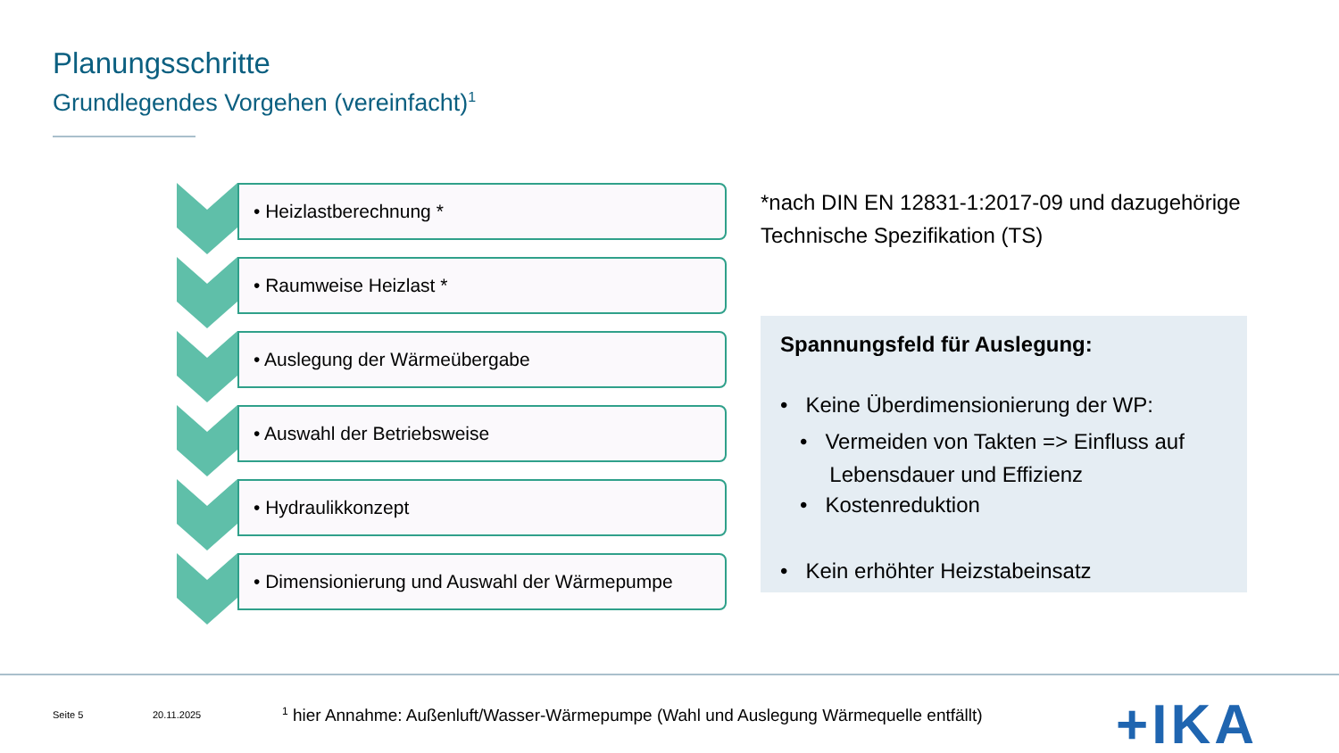Planungsschritte
Grundlegendes Vorgehen (vereinfacht)<sup>1</sup>
• Heizlastberechnung *
• Raumweise Heizlast *
• Auslegung der Wärmeübergabe
• Auswahl der Betriebsweise
• Hydraulikkonzept
• Dimensionierung und Auswahl der Wärmepumpe
*nach DIN EN 12831-1:2017-09 und dazugehörige Technische Spezifikation (TS)
Spannungsfeld für Auslegung:
• Keine Überdimensionierung der WP:
• Vermeiden von Takten => Einfluss auf
Lebensdauer und Effizienz
• Kostenreduktion
• Kein erhöhter Heizstabeinsatz
Seite 5 20.11.2025
<sup>1</sup> hier Annahme: Außenluft/Wasser-Wärmepumpe (Wahl und Auslegung Wärmequelle entfällt)
+IKA